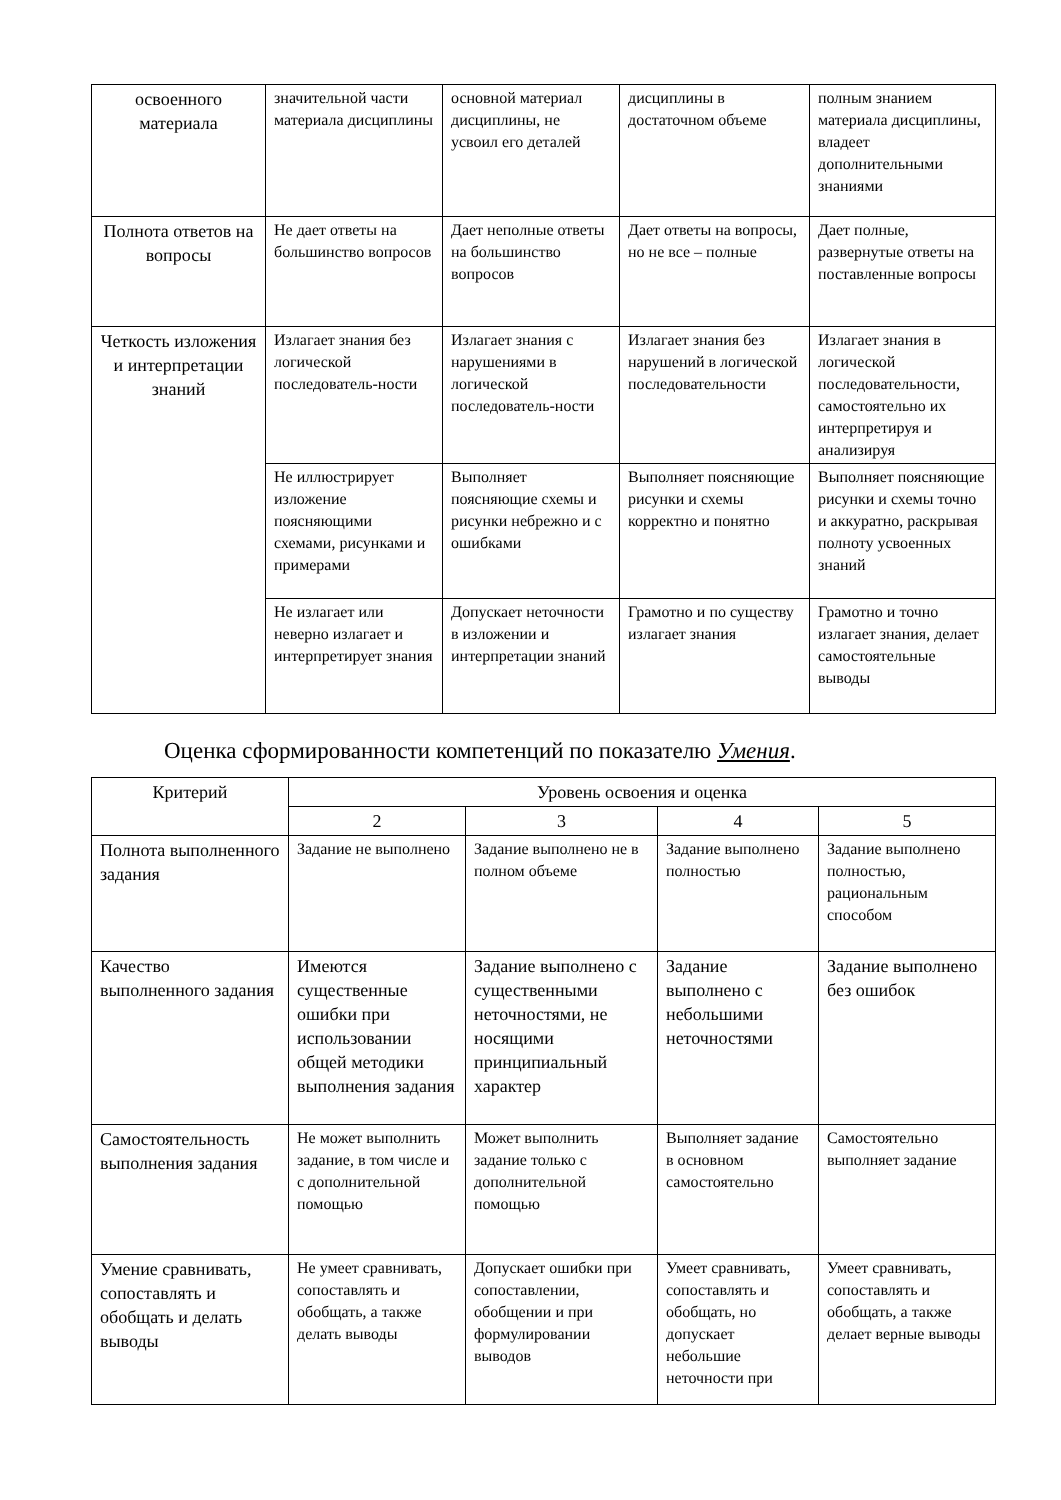| освоенного материала | значительной части материала дисциплины | основной материал дисциплины, не усвоил его деталей | дисциплины в достаточном объеме | полным знанием материала дисциплины, владеет дополнительными знаниями |
| Полнота ответов на вопросы | Не дает ответы на большинство вопросов | Дает неполные ответы на большинство вопросов | Дает ответы на вопросы, но не все – полные | Дает полные, развернутые ответы на поставленные вопросы |
| Четкость изложения и интерпретации знаний | Излагает знания без логической последователь-ности | Излагает знания с нарушениями в логической последователь-ности | Излагает знания без нарушений в логической последовательности | Излагает знания в логической последовательности, самостоятельно их интерпретируя и анализируя |
| | Не иллюстрирует изложение поясняющими схемами, рисунками и примерами | Выполняет поясняющие схемы и рисунки небрежно и с ошибками | Выполняет поясняющие рисунки и схемы корректно и понятно | Выполняет поясняющие рисунки и схемы точно и аккуратно, раскрывая полноту усвоенных знаний |
| | Не излагает или неверно излагает и интерпретирует знания | Допускает неточности в изложении и интерпретации знаний | Грамотно и по существу излагает знания | Грамотно и точно излагает знания, делает самостоятельные выводы |
Оценка сформированности компетенций по показателю Умения.
| Критерий | Уровень освоения и оценка | | | |
| --- | --- | --- | --- | --- |
| | 2 | 3 | 4 | 5 |
| Полнота выполненного задания | Задание не выполнено | Задание выполнено не в полном объеме | Задание выполнено полностью | Задание выполнено полностью, рациональным способом |
| Качество выполненного задания | Имеются существенные ошибки при использовании общей методики выполнения задания | Задание выполнено с существенными неточностями, не носящими принципиальный характер | Задание выполнено с небольшими неточностями | Задание выполнено без ошибок |
| Самостоятельность выполнения задания | Не может выполнить задание, в том числе и с дополнительной помощью | Может выполнить задание только с дополнительной помощью | Выполняет задание в основном самостоятельно | Самостоятельно выполняет задание |
| Умение сравнивать, сопоставлять и обобщать и делать выводы | Не умеет сравнивать, сопоставлять и обобщать, а также делать выводы | Допускает ошибки при сопоставлении, обобщении и при формулировании выводов | Умеет сравнивать, сопоставлять и обобщать, но допускает небольшие неточности при | Умеет сравнивать, сопоставлять и обобщать, а также делает верные выводы |